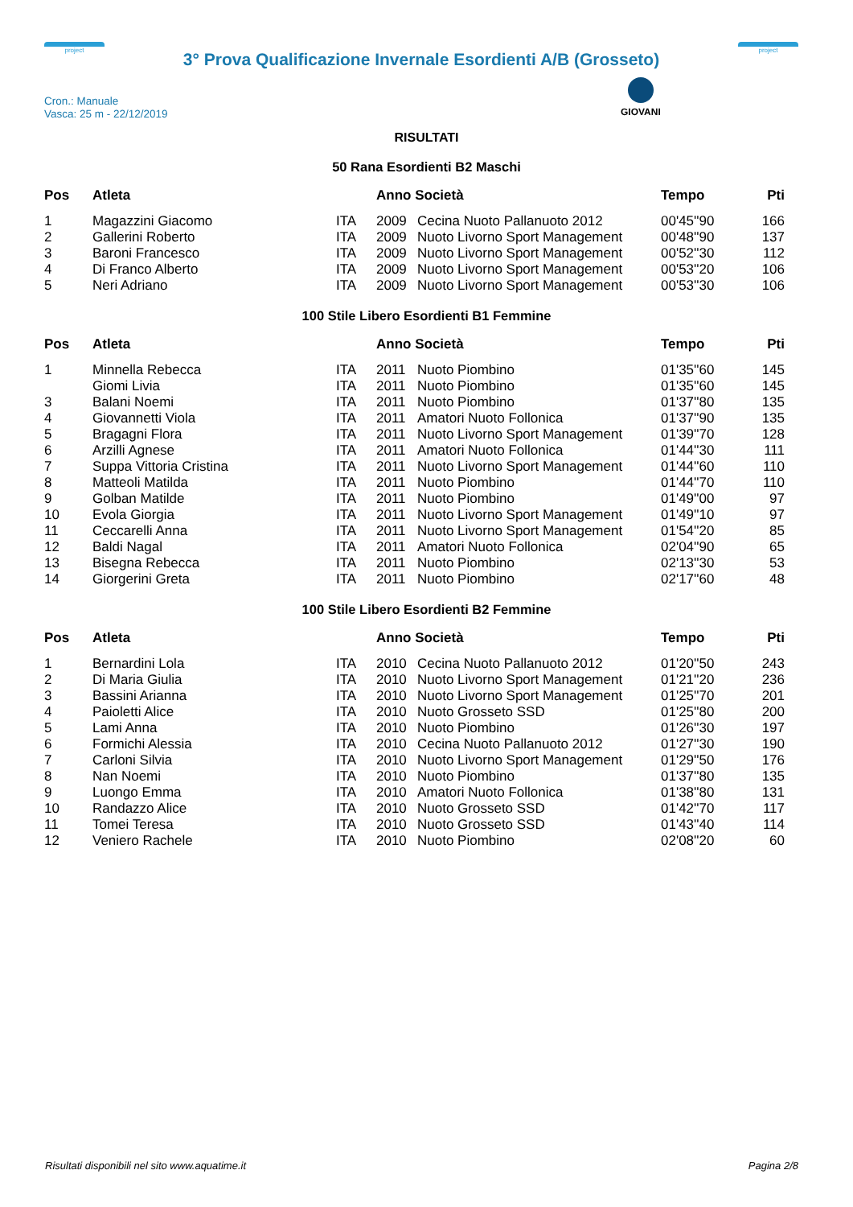project
3° Prova Qualificazione Invernale Esordienti A/B (Grosseto)
project
Cron.: Manuale
Vasca: 25 m - 22/12/2019
GIOVANI
RISULTATI
50 Rana Esordienti B2 Maschi
| Pos | Atleta | | Anno Società | | Tempo | Pti |
| --- | --- | --- | --- | --- | --- | --- |
| 1 | Magazzini Giacomo | ITA | 2009 | Cecina Nuoto Pallanuoto 2012 | 00'45''90 | 166 |
| 2 | Gallerini Roberto | ITA | 2009 | Nuoto Livorno Sport Management | 00'48''90 | 137 |
| 3 | Baroni Francesco | ITA | 2009 | Nuoto Livorno Sport Management | 00'52''30 | 112 |
| 4 | Di Franco Alberto | ITA | 2009 | Nuoto Livorno Sport Management | 00'53''20 | 106 |
| 5 | Neri Adriano | ITA | 2009 | Nuoto Livorno Sport Management | 00'53''30 | 106 |
100 Stile Libero Esordienti B1 Femmine
| Pos | Atleta | | Anno Società | | Tempo | Pti |
| --- | --- | --- | --- | --- | --- | --- |
| 1 | Minnella Rebecca | ITA | 2011 | Nuoto Piombino | 01'35''60 | 145 |
| | Giomi Livia | ITA | 2011 | Nuoto Piombino | 01'35''60 | 145 |
| 3 | Balani Noemi | ITA | 2011 | Nuoto Piombino | 01'37''80 | 135 |
| 4 | Giovannetti Viola | ITA | 2011 | Amatori Nuoto Follonica | 01'37''90 | 135 |
| 5 | Bragagni Flora | ITA | 2011 | Nuoto Livorno Sport Management | 01'39''70 | 128 |
| 6 | Arzilli Agnese | ITA | 2011 | Amatori Nuoto Follonica | 01'44''30 | 111 |
| 7 | Suppa Vittoria Cristina | ITA | 2011 | Nuoto Livorno Sport Management | 01'44''60 | 110 |
| 8 | Matteoli Matilda | ITA | 2011 | Nuoto Piombino | 01'44''70 | 110 |
| 9 | Golban Matilde | ITA | 2011 | Nuoto Piombino | 01'49''00 | 97 |
| 10 | Evola Giorgia | ITA | 2011 | Nuoto Livorno Sport Management | 01'49''10 | 97 |
| 11 | Ceccarelli Anna | ITA | 2011 | Nuoto Livorno Sport Management | 01'54''20 | 85 |
| 12 | Baldi Nagal | ITA | 2011 | Amatori Nuoto Follonica | 02'04''90 | 65 |
| 13 | Bisegna Rebecca | ITA | 2011 | Nuoto Piombino | 02'13''30 | 53 |
| 14 | Giorgerini Greta | ITA | 2011 | Nuoto Piombino | 02'17''60 | 48 |
100 Stile Libero Esordienti B2 Femmine
| Pos | Atleta | | Anno Società | | Tempo | Pti |
| --- | --- | --- | --- | --- | --- | --- |
| 1 | Bernardini Lola | ITA | 2010 | Cecina Nuoto Pallanuoto 2012 | 01'20''50 | 243 |
| 2 | Di Maria Giulia | ITA | 2010 | Nuoto Livorno Sport Management | 01'21''20 | 236 |
| 3 | Bassini Arianna | ITA | 2010 | Nuoto Livorno Sport Management | 01'25''70 | 201 |
| 4 | Paioletti Alice | ITA | 2010 | Nuoto Grosseto SSD | 01'25''80 | 200 |
| 5 | Lami Anna | ITA | 2010 | Nuoto Piombino | 01'26''30 | 197 |
| 6 | Formichi Alessia | ITA | 2010 | Cecina Nuoto Pallanuoto 2012 | 01'27''30 | 190 |
| 7 | Carloni Silvia | ITA | 2010 | Nuoto Livorno Sport Management | 01'29''50 | 176 |
| 8 | Nan Noemi | ITA | 2010 | Nuoto Piombino | 01'37''80 | 135 |
| 9 | Luongo Emma | ITA | 2010 | Amatori Nuoto Follonica | 01'38''80 | 131 |
| 10 | Randazzo Alice | ITA | 2010 | Nuoto Grosseto SSD | 01'42''70 | 117 |
| 11 | Tomei Teresa | ITA | 2010 | Nuoto Grosseto SSD | 01'43''40 | 114 |
| 12 | Veniero Rachele | ITA | 2010 | Nuoto Piombino | 02'08''20 | 60 |
Risultati disponibili nel sito www.aquatime.it Pagina 2/8